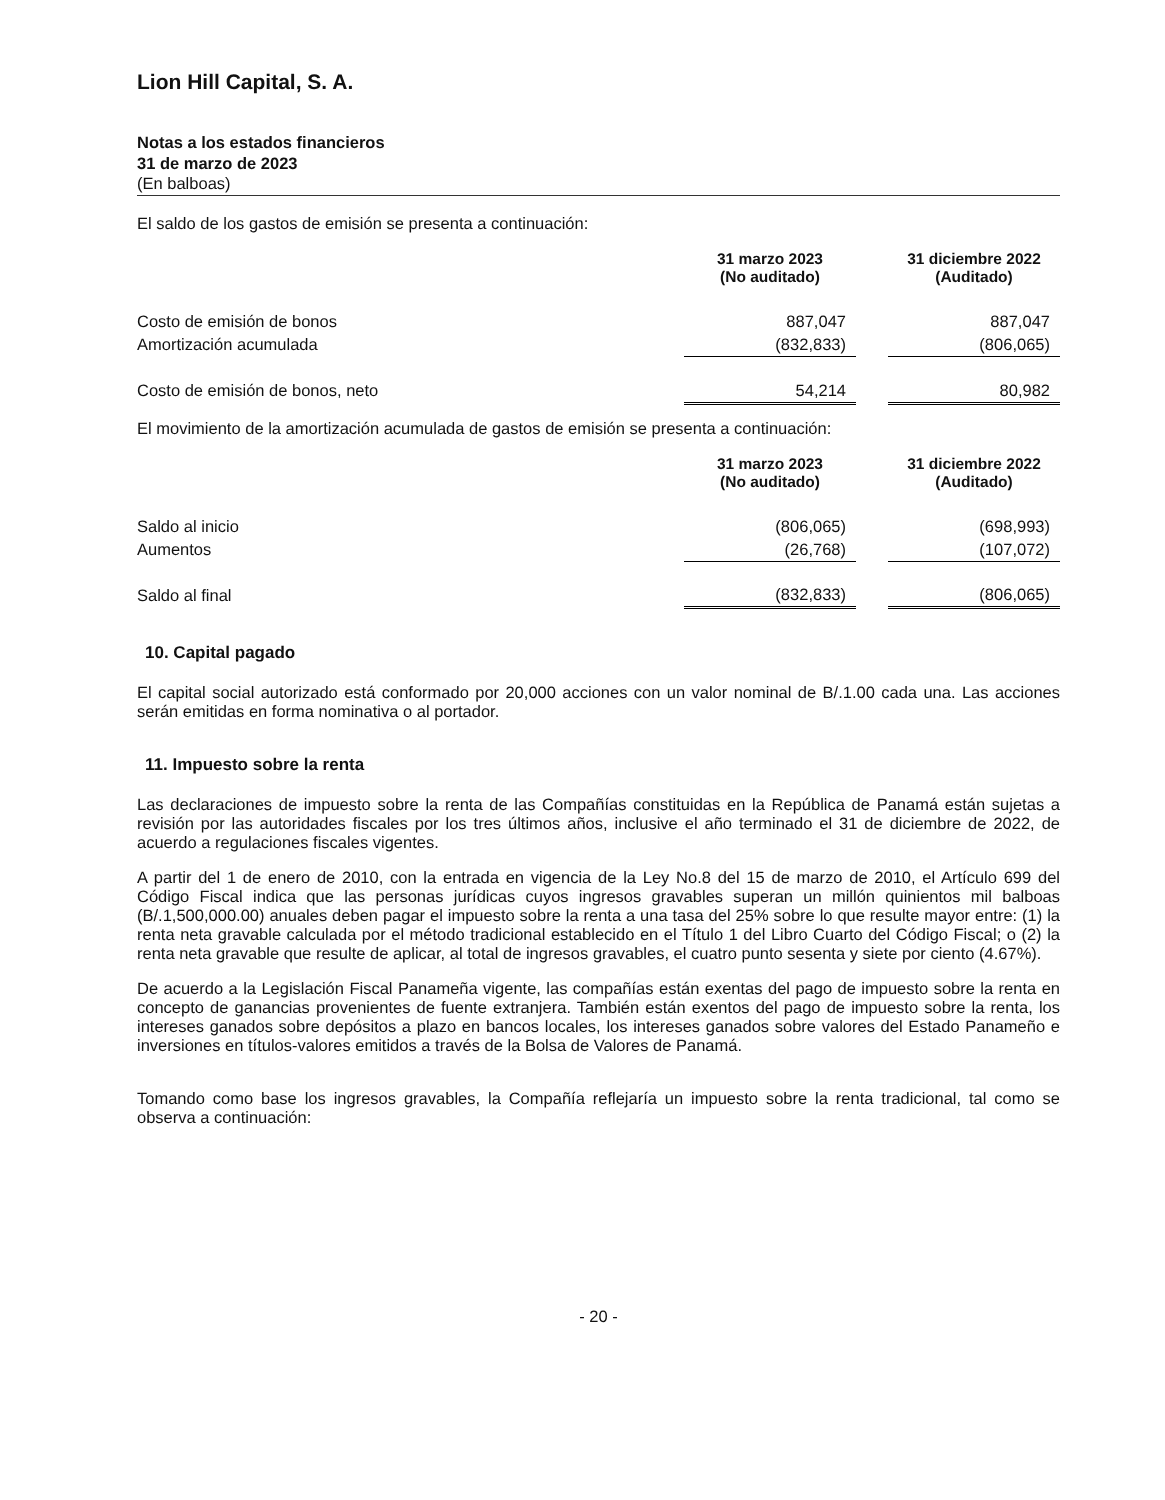Lion Hill Capital, S. A.
Notas a los estados financieros
31 de marzo de 2023
(En balboas)
El saldo de los gastos de emisión se presenta a continuación:
| | 31 marzo 2023 (No auditado) | | 31 diciembre 2022 (Auditado) |
| --- | --- | --- | --- |
| Costo de emisión de bonos | 887,047 | | 887,047 |
| Amortización acumulada | (832,833) | | (806,065) |
| Costo de emisión de bonos, neto | 54,214 | | 80,982 |
El movimiento de la amortización acumulada de gastos de emisión se presenta a continuación:
| | 31 marzo 2023 (No auditado) | | 31 diciembre 2022 (Auditado) |
| --- | --- | --- | --- |
| Saldo al inicio | (806,065) | | (698,993) |
| Aumentos | (26,768) | | (107,072) |
| Saldo al final | (832,833) | | (806,065) |
10. Capital pagado
El capital social autorizado está conformado por 20,000 acciones con un valor nominal de B/.1.00 cada una. Las acciones serán emitidas en forma nominativa o al portador.
11. Impuesto sobre la renta
Las declaraciones de impuesto sobre la renta de las Compañías constituidas en la República de Panamá están sujetas a revisión por las autoridades fiscales por los tres últimos años, inclusive el año terminado el 31 de diciembre de 2022, de acuerdo a regulaciones fiscales vigentes.
A partir del 1 de enero de 2010, con la entrada en vigencia de la Ley No.8 del 15 de marzo de 2010, el Artículo 699 del Código Fiscal indica que las personas jurídicas cuyos ingresos gravables superan un millón quinientos mil balboas (B/.1,500,000.00) anuales deben pagar el impuesto sobre la renta a una tasa del 25% sobre lo que resulte mayor entre: (1) la renta neta gravable calculada por el método tradicional establecido en el Título 1 del Libro Cuarto del Código Fiscal; o (2) la renta neta gravable que resulte de aplicar, al total de ingresos gravables, el cuatro punto sesenta y siete por ciento (4.67%).
De acuerdo a la Legislación Fiscal Panameña vigente, las compañías están exentas del pago de impuesto sobre la renta en concepto de ganancias provenientes de fuente extranjera. También están exentos del pago de impuesto sobre la renta, los intereses ganados sobre depósitos a plazo en bancos locales, los intereses ganados sobre valores del Estado Panameño e inversiones en títulos-valores emitidos a través de la Bolsa de Valores de Panamá.
Tomando como base los ingresos gravables, la Compañía reflejaría un impuesto sobre la renta tradicional, tal como se observa a continuación:
- 20 -